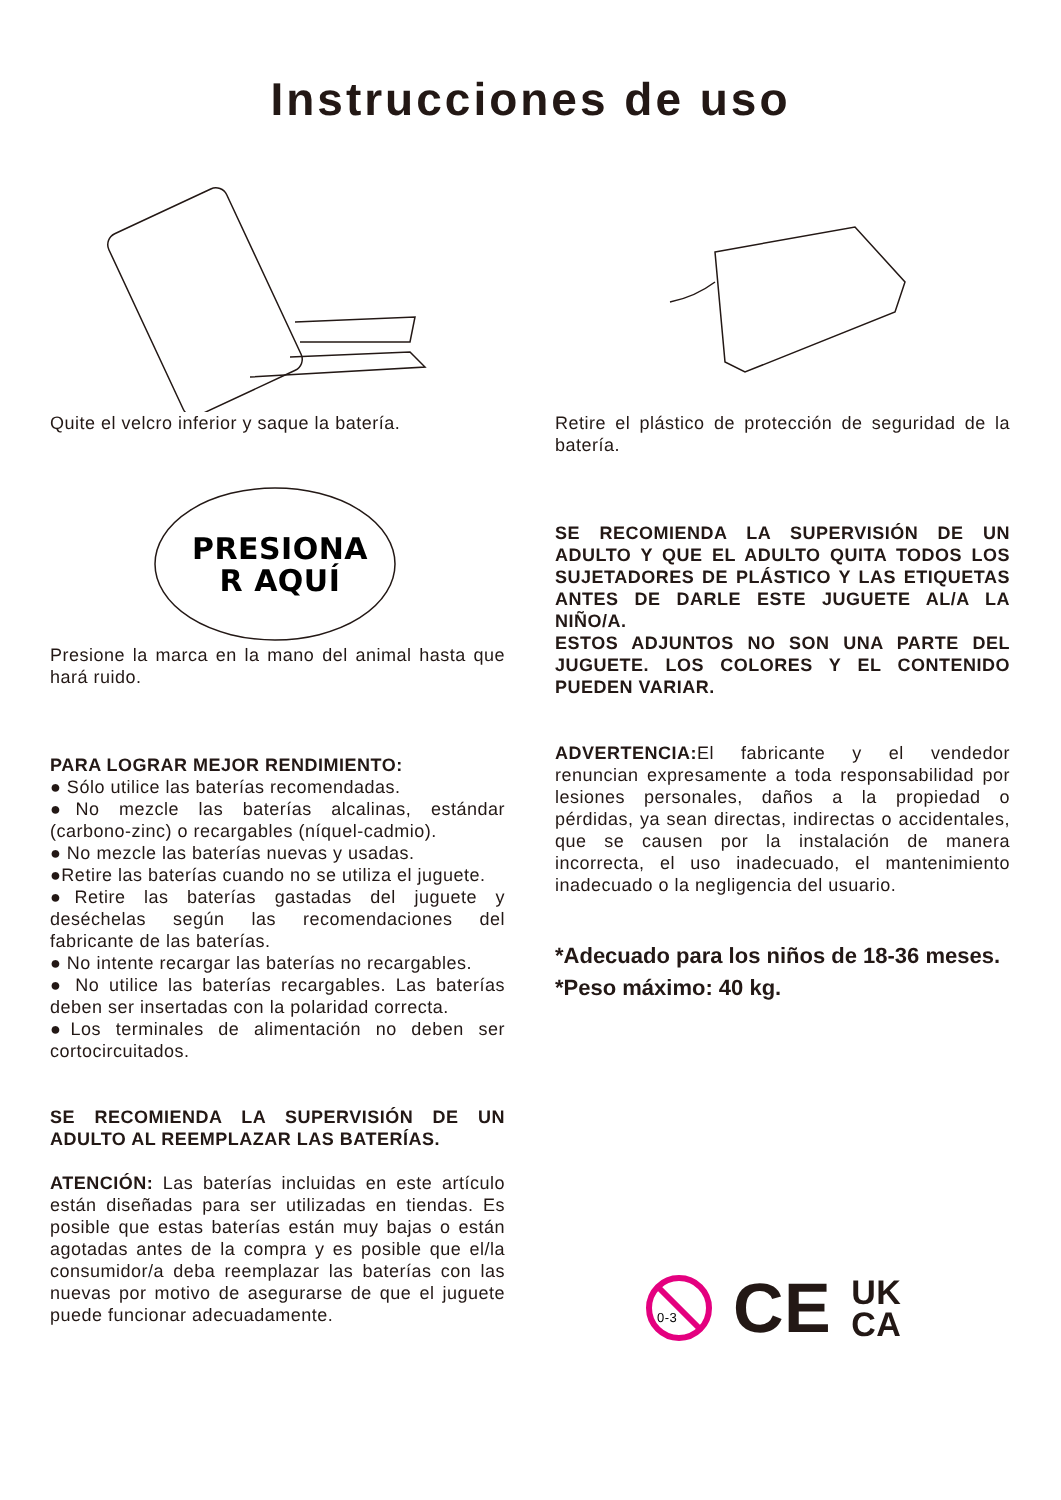Instrucciones de uso
Quite el velcro inferior y saque la batería.
PRESIONA
R AQUÍ
Presione la marca en la mano del animal hasta que hará ruido.
PARA LOGRAR MEJOR RENDIMIENTO:
● Sólo utilice las baterías recomendadas.
●No mezcle las baterías alcalinas, estándar (carbono-zinc) o recargables (níquel-cadmio).
● No mezcle las baterías nuevas y usadas.
●Retire las baterías cuando no se utiliza el juguete.
●Retire las baterías gastadas del juguete y deséchelas según las recomendaciones del fabricante de las baterías.
● No intente recargar las baterías no recargables.
● No utilice las baterías recargables. Las baterías deben ser insertadas con la polaridad correcta.
●Los terminales de alimentación no deben ser cortocircuitados.
SE RECOMIENDA LA SUPERVISIÓN DE UN ADULTO AL REEMPLAZAR LAS BATERÍAS.
ATENCIÓN: Las baterías incluidas en este artículo están diseñadas para ser utilizadas en tiendas. Es posible que estas baterías están muy bajas o están agotadas antes de la compra y es posible que el/la consumidor/a deba reemplazar las baterías con las nuevas por motivo de asegurarse de que el juguete puede funcionar adecuadamente.
Retire el plástico de protección de seguridad de la batería.
SE RECOMIENDA LA SUPERVISIÓN DE UN ADULTO Y QUE EL ADULTO QUITA TODOS LOS SUJETADORES DE PLÁSTICO Y LAS ETIQUETAS ANTES DE DARLE ESTE JUGUETE AL/A LA NIÑO/A.
ESTOS ADJUNTOS NO SON UNA PARTE DEL JUGUETE. LOS COLORES Y EL CONTENIDO PUEDEN VARIAR.
ADVERTENCIA: El fabricante y el vendedor renuncian expresamente a toda responsabilidad por lesiones personales, daños a la propiedad o pérdidas, ya sean directas, indirectas o accidentales, que se causen por la instalación de manera incorrecta, el uso inadecuado, el mantenimiento inadecuado o la negligencia del usuario.
*Adecuado para los niños de 18-36 meses.
*Peso máximo: 40 kg.
0-3
CE UK
CA